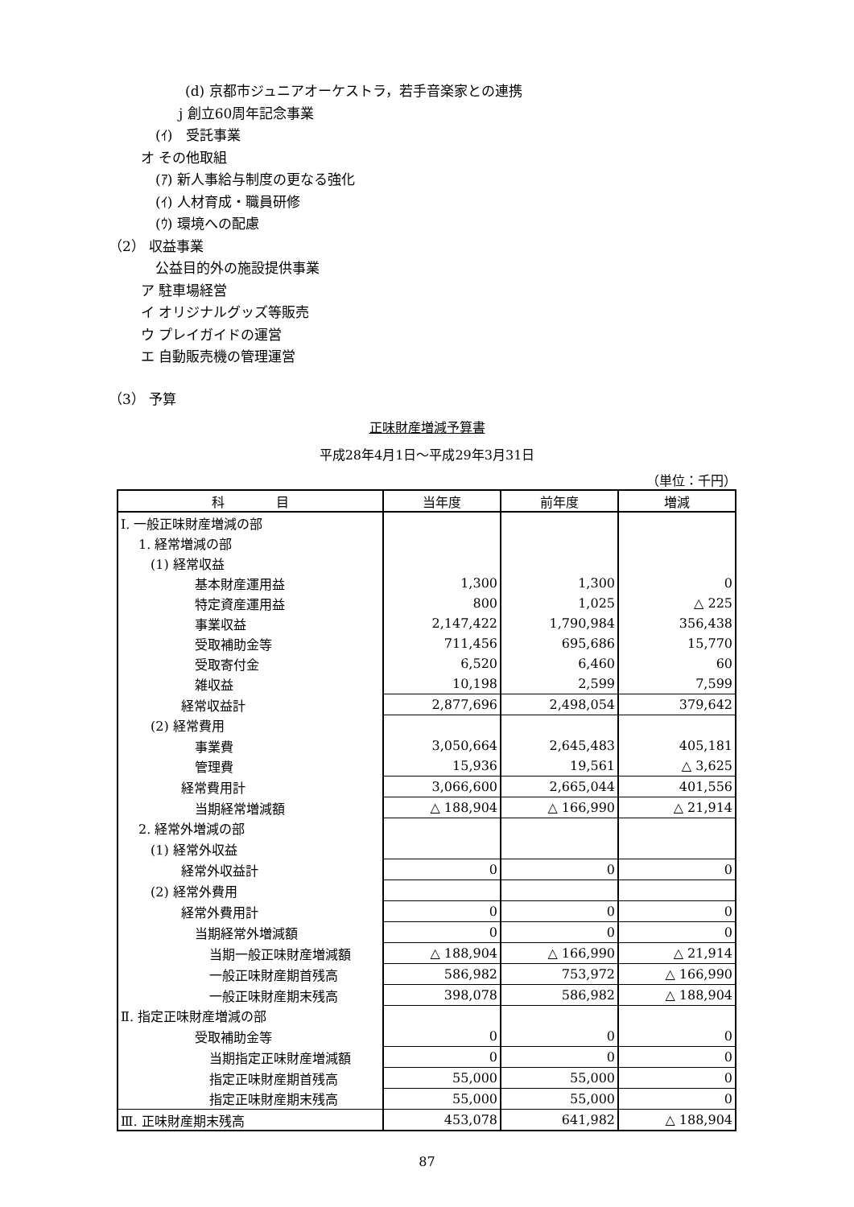(d) 京都市ジュニアオーケストラ，若手音楽家との連携
j 創立60周年記念事業
(ｲ)　受託事業
オ その他取組
(ｱ) 新人事給与制度の更なる強化
(ｲ) 人材育成・職員研修
(ｳ) 環境への配慮
（2） 収益事業
公益目的外の施設提供事業
ア 駐車場経営
イ オリジナルグッズ等販売
ウ プレイガイドの運営
エ 自動販売機の管理運営
（3） 予算
正味財産増減予算書
平成28年4月1日～平成29年3月31日
（単位：千円）
| 科 目 | 当年度 | 前年度 | 増減 |
| --- | --- | --- | --- |
| Ⅰ. 一般正味財産増減の部 | | | |
| 1. 経常増減の部 | | | |
| (1) 経常収益 | | | |
| 基本財産運用益 | 1,300 | 1,300 | 0 |
| 特定資産運用益 | 800 | 1,025 | △ 225 |
| 事業収益 | 2,147,422 | 1,790,984 | 356,438 |
| 受取補助金等 | 711,456 | 695,686 | 15,770 |
| 受取寄付金 | 6,520 | 6,460 | 60 |
| 雑収益 | 10,198 | 2,599 | 7,599 |
| 経常収益計 | 2,877,696 | 2,498,054 | 379,642 |
| (2) 経常費用 | | | |
| 事業費 | 3,050,664 | 2,645,483 | 405,181 |
| 管理費 | 15,936 | 19,561 | △ 3,625 |
| 経常費用計 | 3,066,600 | 2,665,044 | 401,556 |
| 当期経常増減額 | △ 188,904 | △ 166,990 | △ 21,914 |
| 2. 経常外増減の部 | | | |
| (1) 経常外収益 | | | |
| 経常外収益計 | 0 | 0 | 0 |
| (2) 経常外費用 | | | |
| 経常外費用計 | 0 | 0 | 0 |
| 当期経常外増減額 | 0 | 0 | 0 |
| 当期一般正味財産増減額 | △ 188,904 | △ 166,990 | △ 21,914 |
| 一般正味財産期首残高 | 586,982 | 753,972 | △ 166,990 |
| 一般正味財産期末残高 | 398,078 | 586,982 | △ 188,904 |
| Ⅱ. 指定正味財産増減の部 | | | |
| 受取補助金等 | 0 | 0 | 0 |
| 当期指定正味財産増減額 | 0 | 0 | 0 |
| 指定正味財産期首残高 | 55,000 | 55,000 | 0 |
| 指定正味財産期末残高 | 55,000 | 55,000 | 0 |
| Ⅲ. 正味財産期末残高 | 453,078 | 641,982 | △ 188,904 |
87